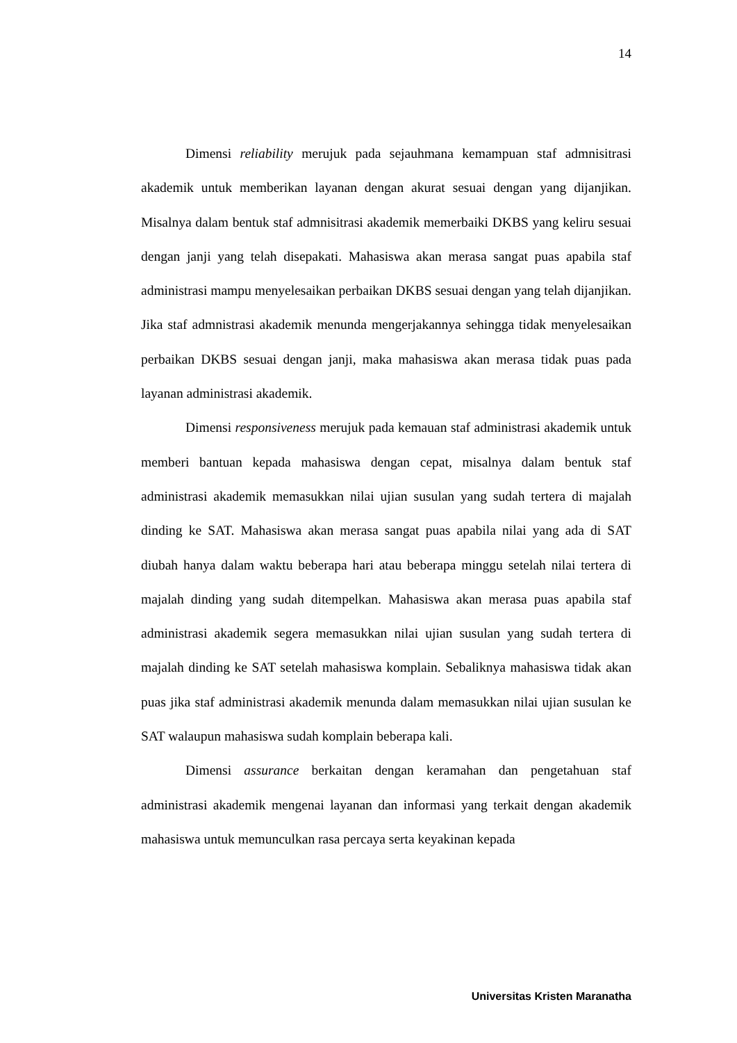14
Dimensi reliability merujuk pada sejauhmana kemampuan staf admnisitrasi akademik untuk memberikan layanan dengan akurat sesuai dengan yang dijanjikan. Misalnya dalam bentuk staf admnisitrasi akademik memerbaiki DKBS yang keliru sesuai dengan janji yang telah disepakati. Mahasiswa akan merasa sangat puas apabila staf administrasi mampu menyelesaikan perbaikan DKBS sesuai dengan yang telah dijanjikan. Jika staf admnistrasi akademik menunda mengerjakannya sehingga tidak menyelesaikan perbaikan DKBS sesuai dengan janji, maka mahasiswa akan merasa tidak puas pada layanan administrasi akademik.
Dimensi responsiveness merujuk pada kemauan staf administrasi akademik untuk memberi bantuan kepada mahasiswa dengan cepat, misalnya dalam bentuk staf administrasi akademik memasukkan nilai ujian susulan yang sudah tertera di majalah dinding ke SAT. Mahasiswa akan merasa sangat puas apabila nilai yang ada di SAT diubah hanya dalam waktu beberapa hari atau beberapa minggu setelah nilai tertera di majalah dinding yang sudah ditempelkan. Mahasiswa akan merasa puas apabila staf administrasi akademik segera memasukkan nilai ujian susulan yang sudah tertera di majalah dinding ke SAT setelah mahasiswa komplain. Sebaliknya mahasiswa tidak akan puas jika staf administrasi akademik menunda dalam memasukkan nilai ujian susulan ke SAT walaupun mahasiswa sudah komplain beberapa kali.
Dimensi assurance berkaitan dengan keramahan dan pengetahuan staf administrasi akademik mengenai layanan dan informasi yang terkait dengan akademik mahasiswa untuk memunculkan rasa percaya serta keyakinan kepada
Universitas Kristen Maranatha